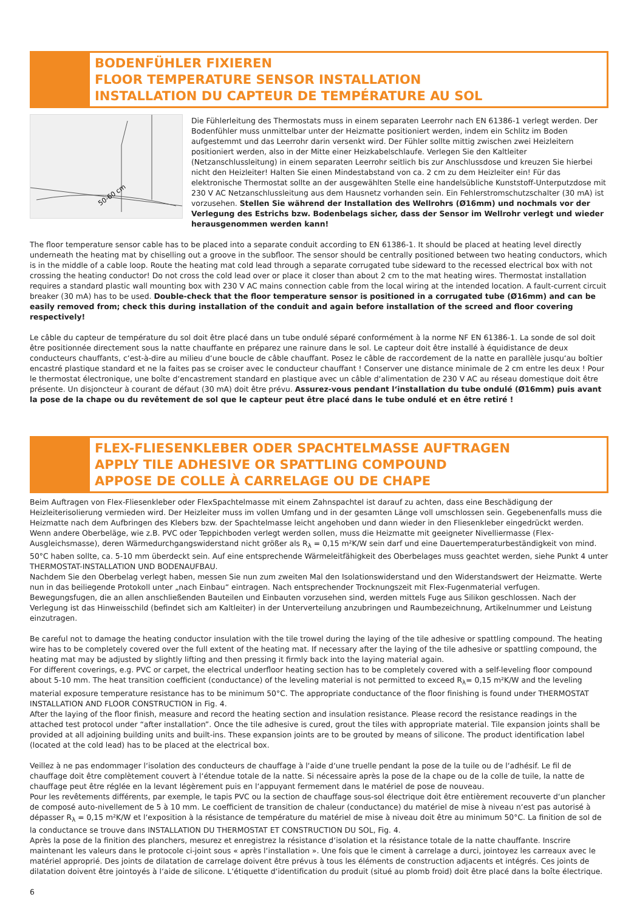BODENFÜHLER FIXIEREN
FLOOR TEMPERATURE SENSOR INSTALLATION
INSTALLATION DU CAPTEUR DE TEMPÉRATURE AU SOL
50-60 cm
Die Fühlerleitung des Thermostats muss in einem separaten Leerrohr nach EN 61386-1 verlegt werden. Der Bodenfühler muss unmittelbar unter der Heizmatte positioniert werden, indem ein Schlitz im Boden aufgestemmt und das Leerrohr darin versenkt wird. Der Fühler sollte mittig zwischen zwei Heizleitern positioniert werden, also in der Mitte einer Heizkabelschlaufe. Verlegen Sie den Kaltleiter (Netzanschlussleitung) in einem separaten Leerrohr seitlich bis zur Anschlussdose und kreuzen Sie hierbei nicht den Heizleiter! Halten Sie einen Mindestabstand von ca. 2 cm zu dem Heizleiter ein! Für das elektronische Thermostat sollte an der ausgewählten Stelle eine handelsübliche Kunststoff-Unterputzdose mit 230 V AC Netzanschlussleitung aus dem Hausnetz vorhanden sein. Ein Fehlerstromschutzschalter (30 mA) ist vorzusehen. Stellen Sie während der Installation des Wellrohrs (Ø16mm) und nochmals vor der Verlegung des Estrichs bzw. Bodenbelags sicher, dass der Sensor im Wellrohr verlegt und wieder herausgenommen werden kann!
The floor temperature sensor cable has to be placed into a separate conduit according to EN 61386-1. It should be placed at heating level directly underneath the heating mat by chiselling out a groove in the subfloor. The sensor should be centrally positioned between two heating conductors, which is in the middle of a cable loop. Route the heating mat cold lead through a separate corrugated tube sideward to the recessed electrical box with not crossing the heating conductor! Do not cross the cold lead over or place it closer than about 2 cm to the mat heating wires. Thermostat installation requires a standard plastic wall mounting box with 230 V AC mains connection cable from the local wiring at the intended location. A fault-current circuit breaker (30 mA) has to be used. Double-check that the floor temperature sensor is positioned in a corrugated tube (Ø16mm) and can be easily removed from; check this during installation of the conduit and again before installation of the screed and floor covering respectively!
Le câble du capteur de température du sol doit être placé dans un tube ondulé séparé conformément à la norme NF EN 61386-1. La sonde de sol doit être positionnée directement sous la natte chauffante en préparez une rainure dans le sol. Le capteur doit être installé à équidistance de deux conducteurs chauffants, c‘est-à-dire au milieu d‘une boucle de câble chauffant. Posez le câble de raccordement de la natte en parallèle jusqu‘au boîtier encastré plastique standard et ne la faites pas se croiser avec le conducteur chauffant ! Conserver une distance minimale de 2 cm entre les deux ! Pour le thermostat électronique, une boîte d‘encastrement standard en plastique avec un câble d‘alimentation de 230 V AC au réseau domestique doit être présente. Un disjoncteur à courant de défaut (30 mA) doit être prévu. Assurez-vous pendant l‘installation du tube ondulé (Ø16mm) puis avant la pose de la chape ou du revêtement de sol que le capteur peut être placé dans le tube ondulé et en être retiré !
FLEX-FLIESENKLEBER ODER SPACHTELMASSE AUFTRAGEN
APPLY TILE ADHESIVE OR SPATTLING COMPOUND
APPOSE DE COLLE À CARRELAGE OU DE CHAPE
Beim Auftragen von Flex-Fliesenkleber oder FlexSpachtelmasse mit einem Zahnspachtel ist darauf zu achten, dass eine Beschädigung der Heizleiterisolierung vermieden wird. Der Heizleiter muss im vollen Umfang und in der gesamten Länge voll umschlossen sein. Gegebenenfalls muss die Heizmatte nach dem Aufbringen des Klebers bzw. der Spachtelmasse leicht angehoben und dann wieder in den Fliesenkleber eingedrückt werden.
Wenn andere Oberbeläge, wie z.B. PVC oder Teppichboden verlegt werden sollen, muss die Heizmatte mit geeigneter Nivelliermasse (Flex- Ausgleichsmasse), deren Wärmedurchgangswiderstand nicht größer als R<sub>λ</sub> = 0,15 m²K/W sein darf und eine Dauertemperaturbeständigkeit von mind. 50°C haben sollte, ca. 5-10 mm überdeckt sein. Auf eine entsprechende Wärmeleitfähigkeit des Oberbelages muss geachtet werden, siehe Punkt 4 unter THERMOSTAT-INSTALLATION UND BODENAUFBAU.
Nachdem Sie den Oberbelag verlegt haben, messen Sie nun zum zweiten Mal den Isolationswiderstand und den Widerstandswert der Heizmatte. Werte nun in das beiliegende Protokoll unter „nach Einbau“ eintragen. Nach entsprechender Trocknungszeit mit Flex-Fugenmaterial verfugen. Bewegungsfugen, die an allen anschließenden Bauteilen und Einbauten vorzusehen sind, werden mittels Fuge aus Silikon geschlossen. Nach der Verlegung ist das Hinweisschild (befindet sich am Kaltleiter) in der Unterverteilung anzubringen und Raumbezeichnung, Artikelnummer und Leistung einzutragen.
Be careful not to damage the heating conductor insulation with the tile trowel during the laying of the tile adhesive or spattling compound. The heating wire has to be completely covered over the full extent of the heating mat. If necessary after the laying of the tile adhesive or spattling compound, the heating mat may be adjusted by slightly lifting and then pressing it firmly back into the laying material again.
For different coverings, e.g. PVC or carpet, the electrical underfloor heating section has to be completely covered with a self-leveling floor compound about 5-10 mm. The heat transition coefficient (conductance) of the leveling material is not permitted to exceed R<sub>λ</sub>= 0,15 m²K/W and the leveling material exposure temperature resistance has to be minimum 50°C. The appropriate conductance of the floor finishing is found under THERMOSTAT INSTALLATION AND FLOOR CONSTRUCTION in Fig. 4.
After the laying of the floor finish, measure and record the heating section and insulation resistance. Please record the resistance readings in the attached test protocol under “after installation”. Once the tile adhesive is cured, grout the tiles with appropriate material. Tile expansion joints shall be provided at all adjoining building units and built-ins. These expansion joints are to be grouted by means of silicone. The product identification label (located at the cold lead) has to be placed at the electrical box.
Veillez à ne pas endommager l‘isolation des conducteurs de chauffage à l‘aide d‘une truelle pendant la pose de la tuile ou de l‘adhésif. Le fil de chauffage doit être complètement couvert à l‘étendue totale de la natte. Si nécessaire après la pose de la chape ou de la colle de tuile, la natte de chauffage peut être réglée en la levant légèrement puis en l‘appuyant fermement dans le matériel de pose de nouveau.
Pour les revêtements différents, par exemple, le tapis PVC ou la section de chauffage sous-sol électrique doit être entièrement recouverte d‘un plancher de composé auto-nivellement de 5 à 10 mm. Le coefficient de transition de chaleur (conductance) du matériel de mise à niveau n‘est pas autorisé à dépasser R<sub>λ</sub> = 0,15 m²K/W et l‘exposition à la résistance de température du matériel de mise à niveau doit être au minimum 50°C. La finition de sol de la conductance se trouve dans INSTALLATION DU THERMOSTAT ET CONSTRUCTION DU SOL, Fig. 4.
Après la pose de la finition des planchers, mesurez et enregistrez la résistance d‘isolation et la résistance totale de la natte chauffante. Inscrire maintenant les valeurs dans le protocole ci-joint sous « après l‘installation ». Une fois que le ciment à carrelage a durci, jointoyez les carreaux avec le matériel approprié. Des joints de dilatation de carrelage doivent être prévus à tous les éléments de construction adjacents et intégrés. Ces joints de dilatation doivent être jointoyés à l‘aide de silicone. L‘étiquette d‘identification du produit (situé au plomb froid) doit être placé dans la boîte électrique.
6